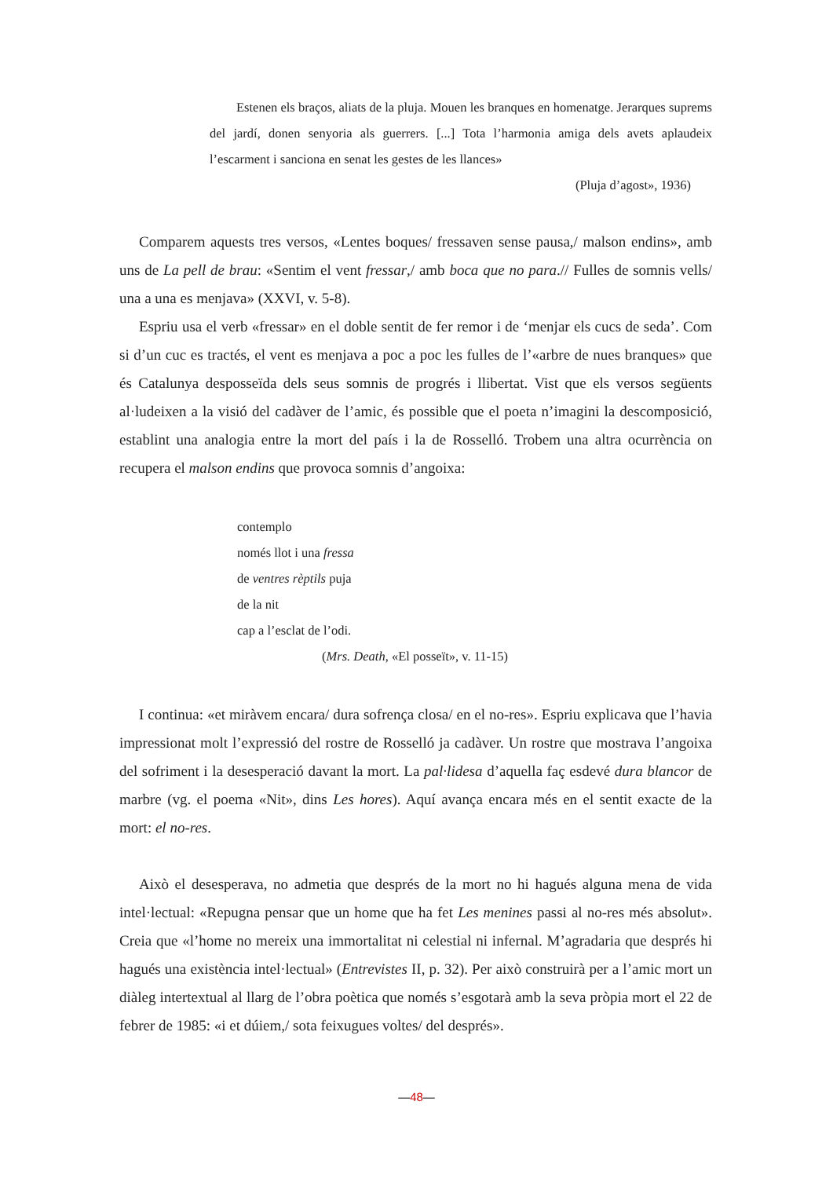Estenen els braços, aliats de la pluja. Mouen les branques en homenatge. Jerarques suprems del jardí, donen senyoria als guerrers. [...] Tota l’harmonia amiga dels avets aplaudeix l’escarment i sanciona en senat les gestes de les llances»
(Pluja d’agost», 1936)
Comparem aquests tres versos, «Lentes boques/ fressaven sense pausa,/ malson endins», amb uns de La pell de brau: «Sentim el vent fressar,/ amb boca que no para.// Fulles de somnis vells/ una a una es menjava» (XXVI, v. 5-8).
Espriu usa el verb «fressar» en el doble sentit de fer remor i de ‘menjar els cucs de seda’. Com si d’un cuc es tractés, el vent es menjava a poc a poc les fulles de l’«arbre de nues branques» que és Catalunya desposseïda dels seus somnis de progrés i llibertat. Vist que els versos següents al·ludeixen a la visió del cadàver de l’amic, és possible que el poeta n’imagini la descomposició, establint una analogia entre la mort del país i la de Rosselló. Trobem una altra ocurrència on recupera el malson endins que provoca somnis d’angoixa:
contemplo
només llot i una fressa
de ventres rèptils puja
de la nit
cap a l’esclat de l’odi.
(Mrs. Death, «El posseït», v. 11-15)
I continua: «et miràvem encara/ dura sofrença closa/ en el no-res». Espriu explicava que l’havia impressionat molt l’expressió del rostre de Rosselló ja cadàver. Un rostre que mostrava l’angoixa del sofriment i la desesperació davant la mort. La pal·lidesa d’aquella faç esdevé dura blancor de marbre (vg. el poema «Nit», dins Les hores). Aquí avança encara més en el sentit exacte de la mort: el no-res.
Això el desesperava, no admetia que després de la mort no hi hagués alguna mena de vida intel·lectual: «Repugna pensar que un home que ha fet Les menines passi al no-res més absolut». Creia que «l’home no mereix una immortalitat ni celestial ni infernal. M’agradaria que després hi hagués una existència intel·lectual» (Entrevistes II, p. 32). Per això construirà per a l’amic mort un diàleg intertextual al llarg de l’obra poètica que només s’esgotarà amb la seva pròpia mort el 22 de febrer de 1985: «i et dúiem,/ sota feixugues voltes/ del després».
—48—